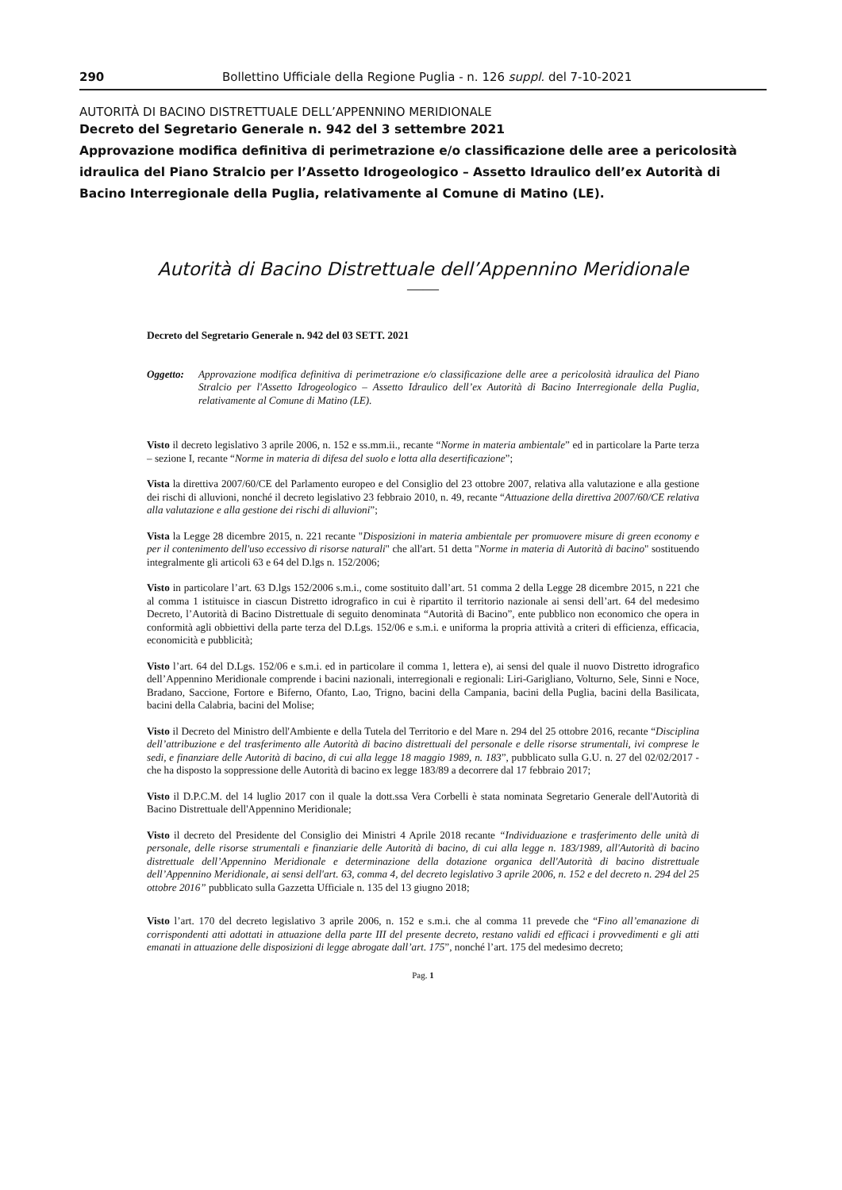290 Bollettino Ufficiale della Regione Puglia - n. 126 suppl. del 7-10-2021
AUTORITÀ DI BACINO DISTRETTUALE DELL’APPENNINO MERIDIONALE
Decreto del Segretario Generale n. 942 del 3 settembre 2021
Approvazione modifica definitiva di perimetrazione e/o classificazione delle aree a pericolosità idraulica del Piano Stralcio per l’Assetto Idrogeologico – Assetto Idraulico dell’ex Autorità di Bacino Interregionale della Puglia, relativamente al Comune di Matino (LE).
Autorità di Bacino Distrettuale dell’Appennino Meridionale
——
Decreto del Segretario Generale n. 942 del 03 SETT. 2021
Oggetto: Approvazione modifica definitiva di perimetrazione e/o classificazione delle aree a pericolosità idraulica del Piano Stralcio per l'Assetto Idrogeologico – Assetto Idraulico dell’ex Autorità di Bacino Interregionale della Puglia, relativamente al Comune di Matino (LE).
Visto il decreto legislativo 3 aprile 2006, n. 152 e ss.mm.ii., recante “Norme in materia ambientale” ed in particolare la Parte terza – sezione I, recante “Norme in materia di difesa del suolo e lotta alla desertificazione”;
Vista la direttiva 2007/60/CE del Parlamento europeo e del Consiglio del 23 ottobre 2007, relativa alla valutazione e alla gestione dei rischi di alluvioni, nonché il decreto legislativo 23 febbraio 2010, n. 49, recante “Attuazione della direttiva 2007/60/CE relativa alla valutazione e alla gestione dei rischi di alluvioni”;
Vista la Legge 28 dicembre 2015, n. 221 recante "Disposizioni in materia ambientale per promuovere misure di green economy e per il contenimento dell'uso eccessivo di risorse naturali" che all'art. 51 detta "Norme in materia di Autorità di bacino" sostituendo integralmente gli articoli 63 e 64 del D.lgs n. 152/2006;
Visto in particolare l’art. 63 D.lgs 152/2006 s.m.i., come sostituito dall’art. 51 comma 2 della Legge 28 dicembre 2015, n 221 che al comma 1 istituisce in ciascun Distretto idrografico in cui è ripartito il territorio nazionale ai sensi dell’art. 64 del medesimo Decreto, l’Autorità di Bacino Distrettuale di seguito denominata “Autorità di Bacino”, ente pubblico non economico che opera in conformità agli obbiettivi della parte terza del D.Lgs. 152/06 e s.m.i. e uniforma la propria attività a criteri di efficienza, efficacia, economicità e pubblicità;
Visto l’art. 64 del D.Lgs. 152/06 e s.m.i. ed in particolare il comma 1, lettera e), ai sensi del quale il nuovo Distretto idrografico dell’Appennino Meridionale comprende i bacini nazionali, interregionali e regionali: Liri-Garigliano, Volturno, Sele, Sinni e Noce, Bradano, Saccione, Fortore e Biferno, Ofanto, Lao, Trigno, bacini della Campania, bacini della Puglia, bacini della Basilicata, bacini della Calabria, bacini del Molise;
Visto il Decreto del Ministro dell'Ambiente e della Tutela del Territorio e del Mare n. 294 del 25 ottobre 2016, recante “Disciplina dell’attribuzione e del trasferimento alle Autorità di bacino distrettuali del personale e delle risorse strumentali, ivi comprese le sedi, e finanziare delle Autorità di bacino, di cui alla legge 18 maggio 1989, n. 183”, pubblicato sulla G.U. n. 27 del 02/02/2017 - che ha disposto la soppressione delle Autorità di bacino ex legge 183/89 a decorrere dal 17 febbraio 2017;
Visto il D.P.C.M. del 14 luglio 2017 con il quale la dott.ssa Vera Corbelli è stata nominata Segretario Generale dell'Autorità di Bacino Distrettuale dell'Appennino Meridionale;
Visto il decreto del Presidente del Consiglio dei Ministri 4 Aprile 2018 recante “Individuazione e trasferimento delle unità di personale, delle risorse strumentali e finanziarie delle Autorità di bacino, di cui alla legge n. 183/1989, all'Autorità di bacino distrettuale dell’Appennino Meridionale e determinazione della dotazione organica dell'Autorità di bacino distrettuale dell’Appennino Meridionale, ai sensi dell'art. 63, comma 4, del decreto legislativo 3 aprile 2006, n. 152 e del decreto n. 294 del 25 ottobre 2016” pubblicato sulla Gazzetta Ufficiale n. 135 del 13 giugno 2018;
Visto l’art. 170 del decreto legislativo 3 aprile 2006, n. 152 e s.m.i. che al comma 11 prevede che “Fino all’emanazione di corrispondenti atti adottati in attuazione della parte III del presente decreto, restano validi ed efficaci i provvedimenti e gli atti emanati in attuazione delle disposizioni di legge abrogate dall’art. 175”, nonché l’art. 175 del medesimo decreto;
Pag. 1